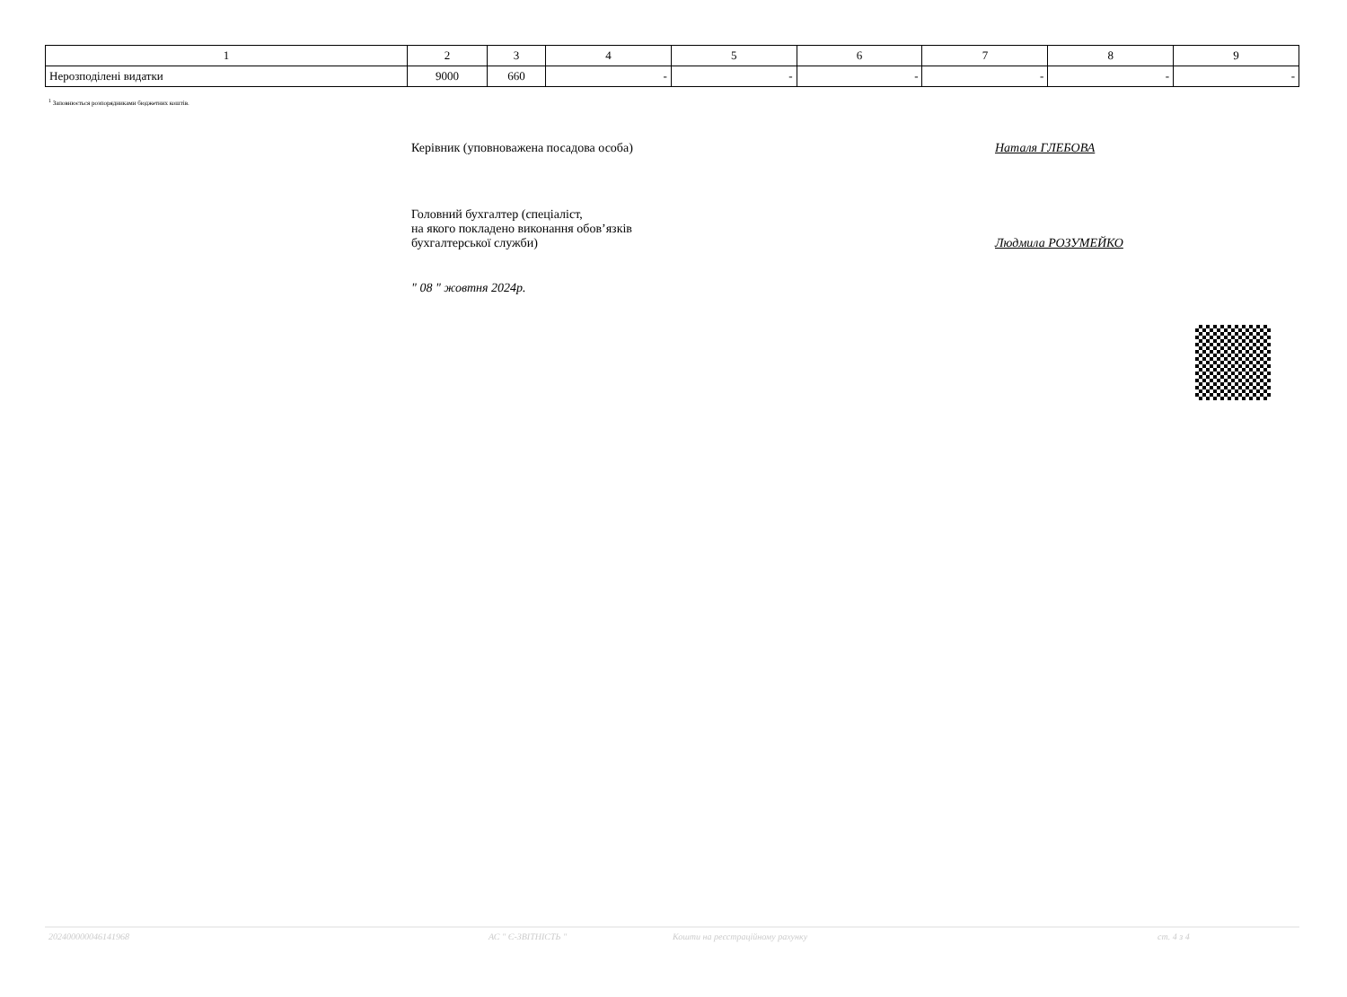| 1 | 2 | 3 | 4 | 5 | 6 | 7 | 8 | 9 |
| Нерозподілені видатки | 9000 | 660 | - | - | - | - | - | - |
<sup>1</sup> Заповнюється розпорядниками бюджетних коштів.
Керівник (уповноважена посадова особа) Наталя ГЛЕБОВА
Головний бухгалтер (спеціаліст,
на якого покладено виконання обов’язків
бухгалтерської служби) Людмила РОЗУМЕЙКО
" 08 " жовтня 2024р.
202400000046141968 АС " Є-ЗВІТНІСТЬ " Кошти на реєстраційному рахунку ст. 4 з 4